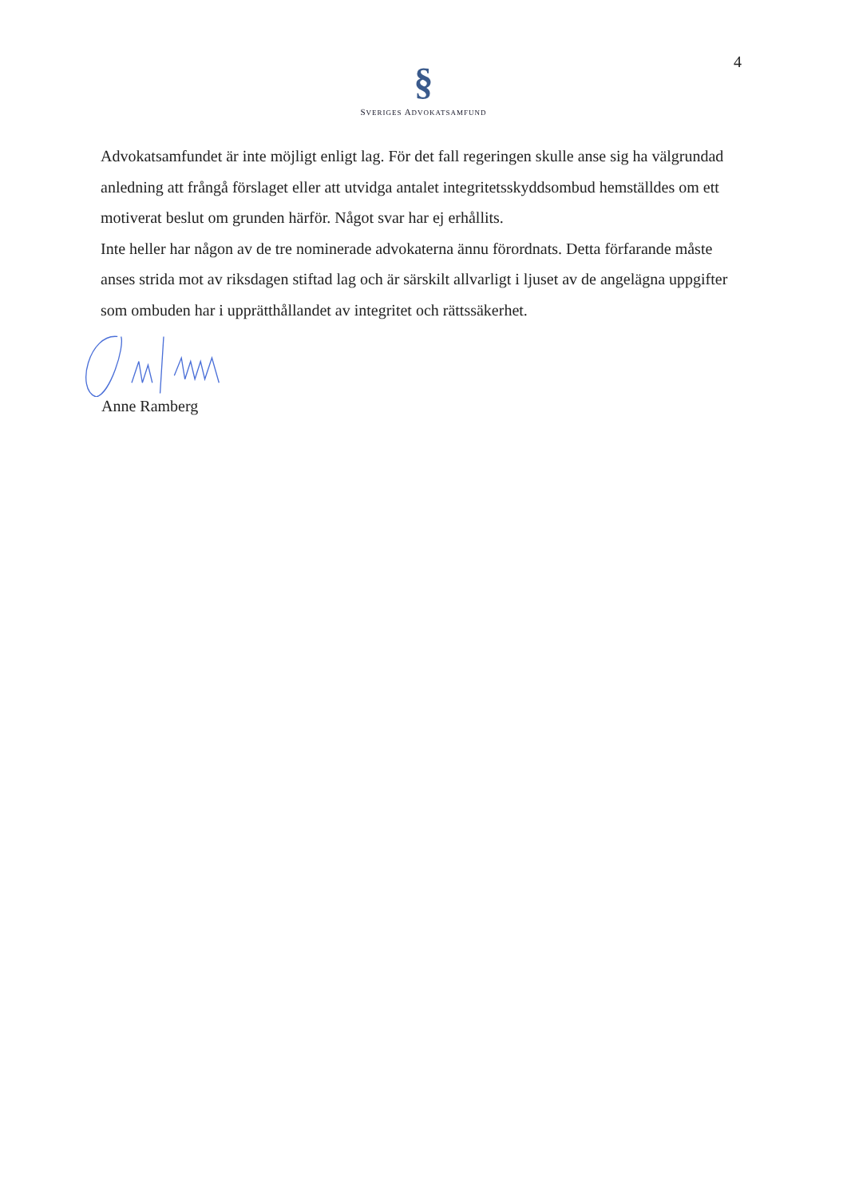4
§
SVERIGES ADVOKATSAMFUND
Advokatsamfundet är inte möjligt enligt lag. För det fall regeringen skulle anse sig ha välgrundad anledning att frångå förslaget eller att utvidga antalet integritetsskyddsombud hemställdes om ett motiverat beslut om grunden härför. Något svar har ej erhållits.
Inte heller har någon av de tre nominerade advokaterna ännu förordnats. Detta förfarande måste anses strida mot av riksdagen stiftad lag och är särskilt allvarligt i ljuset av de angelägna uppgifter som ombuden har i upprätthållandet av integritet och rättssäkerhet.
Anne Ramberg